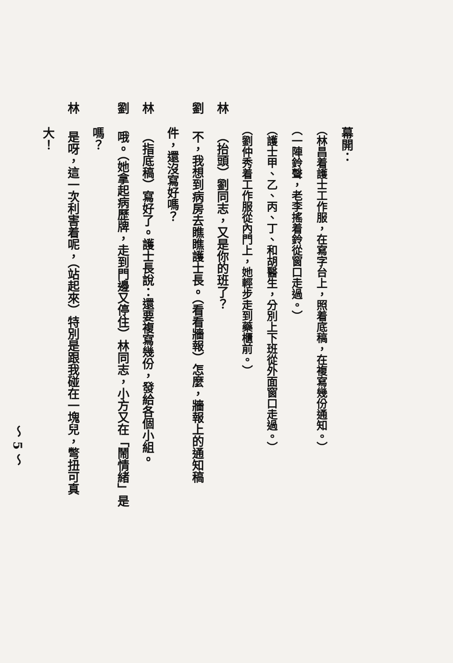幕開：
（林昌着護士工作服，在寫字台上，照着底稿，在複寫幾份通知。）
（一陣鈴聲，老李搖着鈴從窗口走過。）
（護士甲、乙、丙、丁、和胡醫生，分別上下班從外面窗口走過。）
（劉仲秀着工作服從內門上，她輕步走到藥櫃前。）
林 （抬頭）劉同志，又是你的班了？
劉 不，我想到病房去瞧瞧護士長。（看看牆報）怎麼，牆報上的通知稿
件，還沒寫好嗎？
林 （指底稿）寫好了。護士長說：還要複寫幾份，發給各個小組。
劉 哦。（她拿起病歷牌，走到門邊又停住）林同志，小方又在「鬧情緒」是
嗎？
林 是呀，這一次利害着呢，（站起來）特別是跟我碰在一塊兒，彆扭可真
大！
～ 5 ～